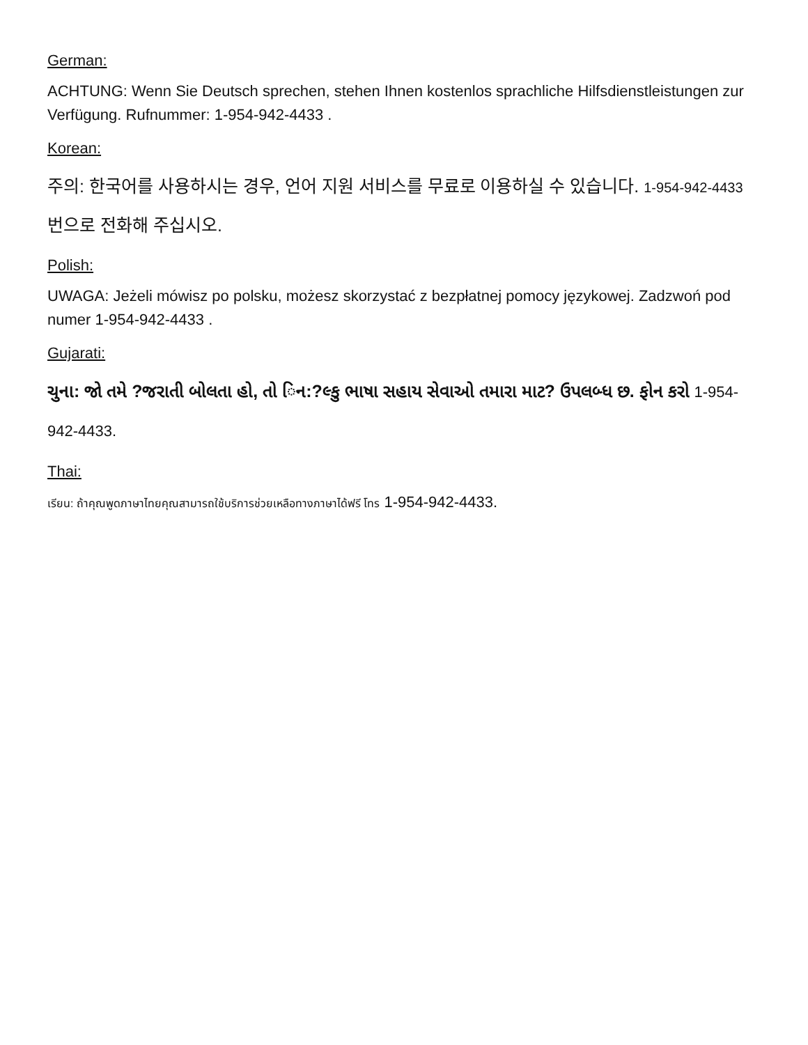German:
ACHTUNG: Wenn Sie Deutsch sprechen, stehen Ihnen kostenlos sprachliche Hilfsdienstleistungen zur Verfügung. Rufnummer: 1-954-942-4433 .
Korean:
주의: 한국어를 사용하시는 경우, 언어 지원 서비스를 무료로 이용하실 수 있습니다. 1-954-942-4433 번으로 전화해 주십시오.
Polish:
UWAGA: Jeżeli mówisz po polsku, możesz skorzystać z bezpłatnej pomocy językowej. Zadzwoń pod numer 1-954-942-4433 .
Gujarati:
ચુના: જો તમે ?જરાતી બોલતા હો, તો િન:?લ્કુ ભાષા સહાય સેવાઓ તમારા માટ? ઉપલબ્ધ છ. ફોન કરો 1-954-942-4433.
Thai:
เรียน: ถ้าคุณพูดภาษาไทยคุณสามารถใช้บริการช่วยเหลือทางภาษาได้ฟรี โทร 1-954-942-4433.